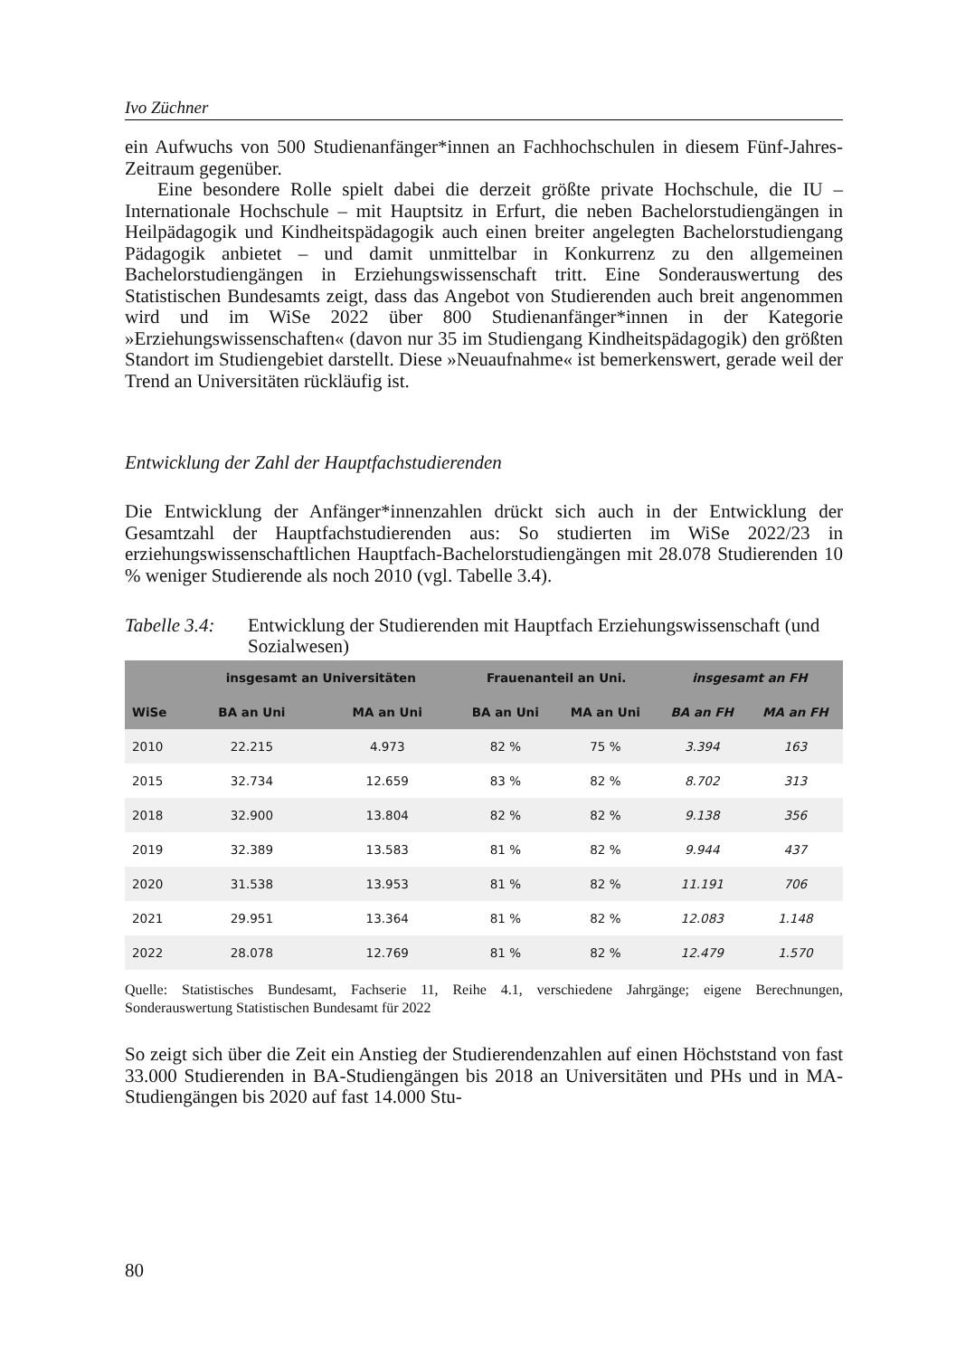Ivo Züchner
ein Aufwuchs von 500 Studienanfänger*innen an Fachhochschulen in diesem Fünf-Jahres-Zeitraum gegenüber.
Eine besondere Rolle spielt dabei die derzeit größte private Hochschule, die IU – Internationale Hochschule – mit Hauptsitz in Erfurt, die neben Bachelorstudiengängen in Heilpädagogik und Kindheitspädagogik auch einen breiter angelegten Bachelorstudiengang Pädagogik anbietet – und damit unmittelbar in Konkurrenz zu den allgemeinen Bachelorstudiengängen in Erziehungswissenschaft tritt. Eine Sonderauswertung des Statistischen Bundesamts zeigt, dass das Angebot von Studierenden auch breit angenommen wird und im WiSe 2022 über 800 Studienanfänger*innen in der Kategorie »Erziehungswissenschaften« (davon nur 35 im Studiengang Kindheitspädagogik) den größten Standort im Studiengebiet darstellt. Diese »Neuaufnahme« ist bemerkenswert, gerade weil der Trend an Universitäten rückläufig ist.
Entwicklung der Zahl der Hauptfachstudierenden
Die Entwicklung der Anfänger*innenzahlen drückt sich auch in der Entwicklung der Gesamtzahl der Hauptfachstudierenden aus: So studierten im WiSe 2022/23 in erziehungswissenschaftlichen Hauptfach-Bachelorstudiengängen mit 28.078 Studierenden 10 % weniger Studierende als noch 2010 (vgl. Tabelle 3.4).
Tabelle 3.4: Entwicklung der Studierenden mit Hauptfach Erziehungswissenschaft (und Sozialwesen)
| | insgesamt an Universitäten | | Frauenanteil an Uni. | | insgesamt an FH | |
| --- | --- | --- | --- | --- | --- | --- |
| WiSe | BA an Uni | MA an Uni | BA an Uni | MA an Uni | BA an FH | MA an FH |
| 2010 | 22.215 | 4.973 | 82 % | 75 % | 3.394 | 163 |
| 2015 | 32.734 | 12.659 | 83 % | 82 % | 8.702 | 313 |
| 2018 | 32.900 | 13.804 | 82 % | 82 % | 9.138 | 356 |
| 2019 | 32.389 | 13.583 | 81 % | 82 % | 9.944 | 437 |
| 2020 | 31.538 | 13.953 | 81 % | 82 % | 11.191 | 706 |
| 2021 | 29.951 | 13.364 | 81 % | 82 % | 12.083 | 1.148 |
| 2022 | 28.078 | 12.769 | 81 % | 82 % | 12.479 | 1.570 |
Quelle: Statistisches Bundesamt, Fachserie 11, Reihe 4.1, verschiedene Jahrgänge; eigene Berechnungen, Sonderauswertung Statistischen Bundesamt für 2022
So zeigt sich über die Zeit ein Anstieg der Studierendenzahlen auf einen Höchststand von fast 33.000 Studierenden in BA-Studiengängen bis 2018 an Universitäten und PHs und in MA-Studiengängen bis 2020 auf fast 14.000 Stu-
80